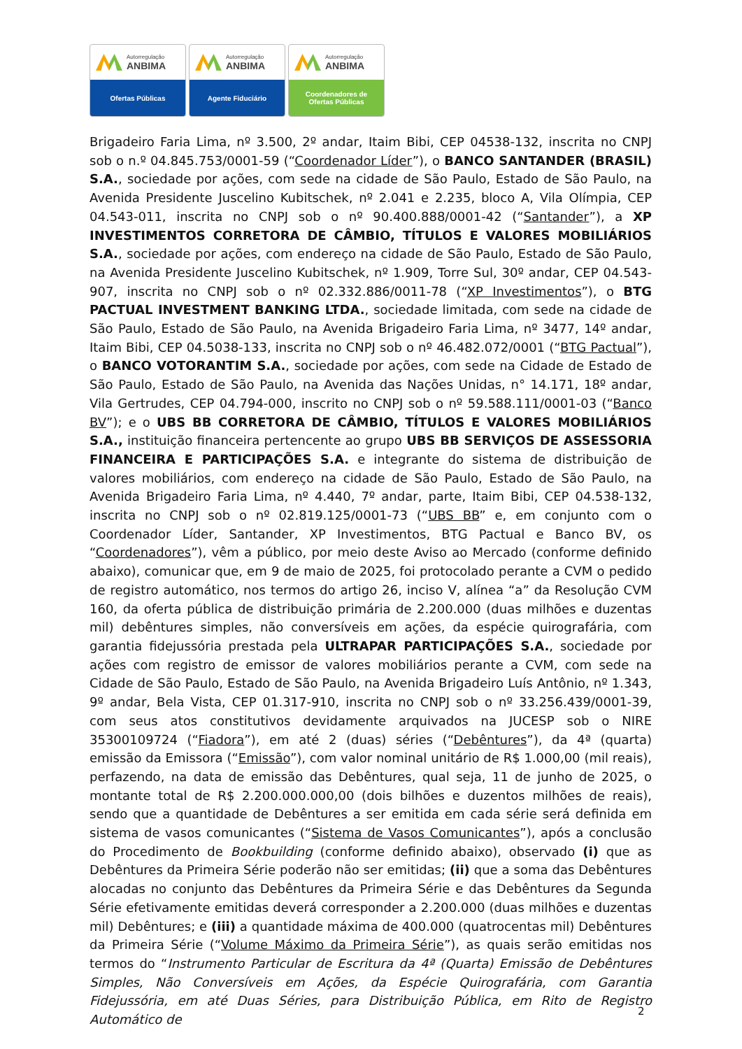Autorregulação
ANBIMA
Ofertas Públicas
Autorregulação
ANBIMA
Agente Fiduciário
Autorregulação
ANBIMA
Coordenadores de
Ofertas Públicas
Brigadeiro Faria Lima, nº 3.500, 2º andar, Itaim Bibi, CEP 04538-132, inscrita no CNPJ sob o n.º 04.845.753/0001-59 (“Coordenador Líder”), o BANCO SANTANDER (BRASIL) S.A., sociedade por ações, com sede na cidade de São Paulo, Estado de São Paulo, na Avenida Presidente Juscelino Kubitschek, nº 2.041 e 2.235, bloco A, Vila Olímpia, CEP 04.543-011, inscrita no CNPJ sob o nº 90.400.888/0001-42 (“Santander”), a XP INVESTIMENTOS CORRETORA DE CÂMBIO, TÍTULOS E VALORES MOBILIÁRIOS S.A., sociedade por ações, com endereço na cidade de São Paulo, Estado de São Paulo, na Avenida Presidente Juscelino Kubitschek, nº 1.909, Torre Sul, 30º andar, CEP 04.543-907, inscrita no CNPJ sob o nº 02.332.886/0011-78 (“XP Investimentos”), o BTG PACTUAL INVESTMENT BANKING LTDA., sociedade limitada, com sede na cidade de São Paulo, Estado de São Paulo, na Avenida Brigadeiro Faria Lima, nº 3477, 14º andar, Itaim Bibi, CEP 04.5038-133, inscrita no CNPJ sob o nº 46.482.072/0001 (“BTG Pactual”), o BANCO VOTORANTIM S.A., sociedade por ações, com sede na Cidade de Estado de São Paulo, Estado de São Paulo, na Avenida das Nações Unidas, n° 14.171, 18º andar, Vila Gertrudes, CEP 04.794-000, inscrito no CNPJ sob o nº 59.588.111/0001-03 (“Banco BV”); e o UBS BB CORRETORA DE CÂMBIO, TÍTULOS E VALORES MOBILIÁRIOS S.A., instituição financeira pertencente ao grupo UBS BB SERVIÇOS DE ASSESSORIA FINANCEIRA E PARTICIPAÇÕES S.A. e integrante do sistema de distribuição de valores mobiliários, com endereço na cidade de São Paulo, Estado de São Paulo, na Avenida Brigadeiro Faria Lima, nº 4.440, 7º andar, parte, Itaim Bibi, CEP 04.538-132, inscrita no CNPJ sob o nº 02.819.125/0001-73 (“UBS BB” e, em conjunto com o Coordenador Líder, Santander, XP Investimentos, BTG Pactual e Banco BV, os “Coordenadores”), vêm a público, por meio deste Aviso ao Mercado (conforme definido abaixo), comunicar que, em 9 de maio de 2025, foi protocolado perante a CVM o pedido de registro automático, nos termos do artigo 26, inciso V, alínea “a” da Resolução CVM 160, da oferta pública de distribuição primária de 2.200.000 (duas milhões e duzentas mil) debêntures simples, não conversíveis em ações, da espécie quirografária, com garantia fidejussória prestada pela ULTRAPAR PARTICIPAÇÕES S.A., sociedade por ações com registro de emissor de valores mobiliários perante a CVM, com sede na Cidade de São Paulo, Estado de São Paulo, na Avenida Brigadeiro Luís Antônio, nº 1.343, 9º andar, Bela Vista, CEP 01.317-910, inscrita no CNPJ sob o nº 33.256.439/0001-39, com seus atos constitutivos devidamente arquivados na JUCESP sob o NIRE 35300109724 (“Fiadora”), em até 2 (duas) séries (“Debêntures”), da 4ª (quarta) emissão da Emissora (“Emissão”), com valor nominal unitário de R$ 1.000,00 (mil reais), perfazendo, na data de emissão das Debêntures, qual seja, 11 de junho de 2025, o montante total de R$ 2.200.000.000,00 (dois bilhões e duzentos milhões de reais), sendo que a quantidade de Debêntures a ser emitida em cada série será definida em sistema de vasos comunicantes (“Sistema de Vasos Comunicantes”), após a conclusão do Procedimento de Bookbuilding (conforme definido abaixo), observado (i) que as Debêntures da Primeira Série poderão não ser emitidas; (ii) que a soma das Debêntures alocadas no conjunto das Debêntures da Primeira Série e das Debêntures da Segunda Série efetivamente emitidas deverá corresponder a 2.200.000 (duas milhões e duzentas mil) Debêntures; e (iii) a quantidade máxima de 400.000 (quatrocentas mil) Debêntures da Primeira Série (“Volume Máximo da Primeira Série”), as quais serão emitidas nos termos do “Instrumento Particular de Escritura da 4ª (Quarta) Emissão de Debêntures Simples, Não Conversíveis em Ações, da Espécie Quirografária, com Garantia Fidejussória, em até Duas Séries, para Distribuição Pública, em Rito de Registro Automático de
2